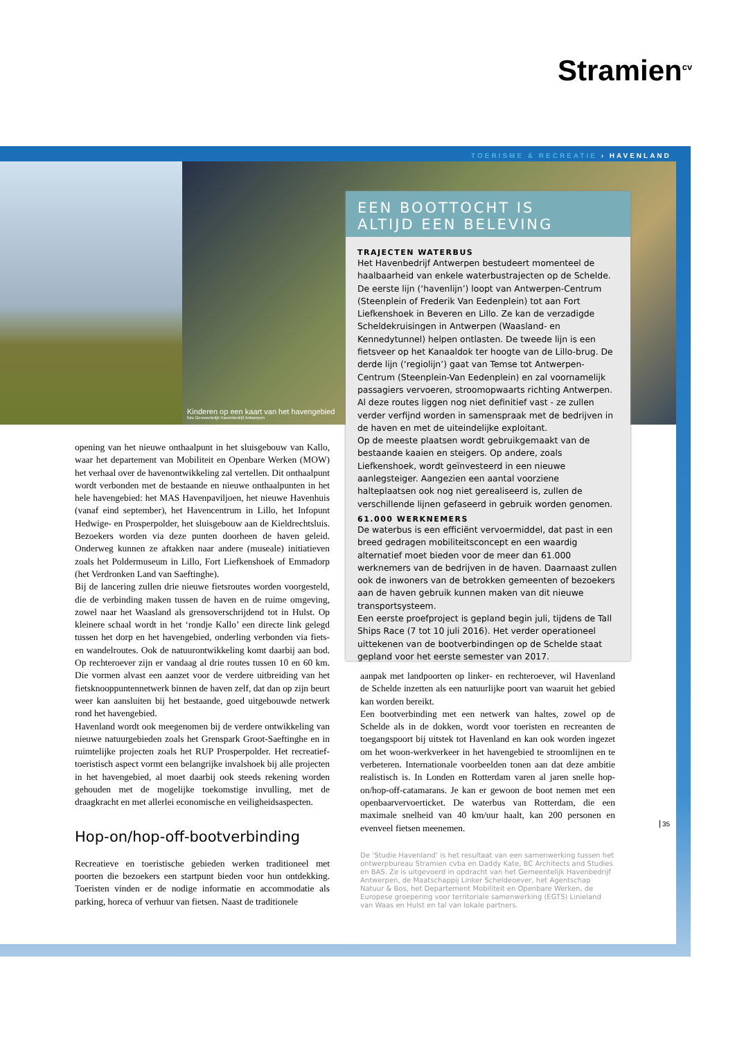Stramien<sup>cv</sup>
TOERISME & RECREATIE › HAVENLAND
Kinderen op een kaart van het havengebied
foto Gemeentelijk Havenbedrijf Antwerpen
EEN BOOTTOCHT IS
ALTIJD EEN BELEVING
TRAJECTEN WATERBUS
Het Havenbedrijf Antwerpen bestudeert momenteel de haalbaarheid van enkele waterbustrajecten op de Schelde. De eerste lijn (‘havenlijn’) loopt van Antwerpen-Centrum (Steenplein of Frederik Van Eedenplein) tot aan Fort Liefkenshoek in Beveren en Lillo. Ze kan de verzadigde Scheldekruisingen in Antwerpen (Waasland- en Kennedytunnel) helpen ontlasten. De tweede lijn is een fietsveer op het Kanaaldok ter hoogte van de Lillo-brug. De derde lijn (‘regiolijn’) gaat van Temse tot Antwerpen-Centrum (Steenplein-Van Eedenplein) en zal voornamelijk passagiers vervoeren, stroomopwaarts richting Antwerpen. Al deze routes liggen nog niet definitief vast - ze zullen verder verfijnd worden in samenspraak met de bedrijven in de haven en met de uiteindelijke exploitant.
Op de meeste plaatsen wordt gebruikgemaakt van de bestaande kaaien en steigers. Op andere, zoals Liefkenshoek, wordt geïnvesteerd in een nieuwe aanlegsteiger. Aangezien een aantal voorziene halteplaatsen ook nog niet gerealiseerd is, zullen de verschillende lijnen gefaseerd in gebruik worden genomen.
61.000 WERKNEMERS
De waterbus is een efficiënt vervoermiddel, dat past in een breed gedragen mobiliteitsconcept en een waardig alternatief moet bieden voor de meer dan 61.000 werknemers van de bedrijven in de haven. Daarnaast zullen ook de inwoners van de betrokken gemeenten of bezoekers aan de haven gebruik kunnen maken van dit nieuwe transportsysteem.
Een eerste proefproject is gepland begin juli, tijdens de Tall Ships Race (7 tot 10 juli 2016). Het verder operationeel uittekenen van de bootverbindingen op de Schelde staat gepland voor het eerste semester van 2017.
opening van het nieuwe onthaalpunt in het sluisgebouw van Kallo, waar het departement van Mobiliteit en Openbare Werken (MOW) het verhaal over de havenontwikkeling zal vertellen. Dit onthaalpunt wordt verbonden met de bestaande en nieuwe onthaalpunten in het hele havengebied: het MAS Havenpaviljoen, het nieuwe Havenhuis (vanaf eind september), het Havencentrum in Lillo, het Infopunt Hedwige- en Prosperpolder, het sluisgebouw aan de Kieldrechtsluis. Bezoekers worden via deze punten doorheen de haven geleid. Onderweg kunnen ze aftakken naar andere (museale) initiatieven zoals het Poldermuseum in Lillo, Fort Liefkenshoek of Emmadorp (het Verdronken Land van Saeftinghe).
Bij de lancering zullen drie nieuwe fietsroutes worden voorgesteld, die de verbinding maken tussen de haven en de ruime omgeving, zowel naar het Waasland als grensoverschrijdend tot in Hulst. Op kleinere schaal wordt in het ‘rondje Kallo’ een directe link gelegd tussen het dorp en het havengebied, onderling verbonden via fiets- en wandelroutes. Ook de natuurontwikkeling komt daarbij aan bod. Op rechteroever zijn er vandaag al drie routes tussen 10 en 60 km. Die vormen alvast een aanzet voor de verdere uitbreiding van het fietsknooppuntennetwerk binnen de haven zelf, dat dan op zijn beurt weer kan aansluiten bij het bestaande, goed uitgebouwde netwerk rond het havengebied.
Havenland wordt ook meegenomen bij de verdere ontwikkeling van nieuwe natuurgebieden zoals het Grenspark Groot-Saeftinghe en in ruimtelijke projecten zoals het RUP Prosperpolder. Het recreatief-toeristisch aspect vormt een belangrijke invalshoek bij alle projecten in het havengebied, al moet daarbij ook steeds rekening worden gehouden met de mogelijke toekomstige invulling, met de draagkracht en met allerlei economische en veiligheidsaspecten.
Hop-on/hop-off-bootverbinding
Recreatieve en toeristische gebieden werken traditioneel met poorten die bezoekers een startpunt bieden voor hun ontdekking. Toeristen vinden er de nodige informatie en accommodatie als parking, horeca of verhuur van fietsen. Naast de traditionele
aanpak met landpoorten op linker- en rechteroever, wil Havenland de Schelde inzetten als een natuurlijke poort van waaruit het gebied kan worden bereikt.
Een bootverbinding met een netwerk van haltes, zowel op de Schelde als in de dokken, wordt voor toeristen en recreanten de toegangspoort bij uitstek tot Havenland en kan ook worden ingezet om het woon-werkverkeer in het havengebied te stroomlijnen en te verbeteren. Internationale voorbeelden tonen aan dat deze ambitie realistisch is. In Londen en Rotterdam varen al jaren snelle hop-on/hop-off-catamarans. Je kan er gewoon de boot nemen met een openbaarvervoerticket. De waterbus van Rotterdam, die een maximale snelheid van 40 km/uur haalt, kan 200 personen en evenveel fietsen meenemen.
De ‘Studie Havenland’ is het resultaat van een samenwerking tussen het ontwerpbureau Stramien cvba en Daddy Kate, BC Architects and Studies en BAS. Ze is uitgevoerd in opdracht van het Gemeentelijk Havenbedrijf Antwerpen, de Maatschappij Linker Scheldeoever, het Agentschap Natuur & Bos, het Departement Mobiliteit en Openbare Werken, de Europese groepering voor territoriale samenwerking (EGTS) Linieland van Waas en Hulst en tal van lokale partners.
35